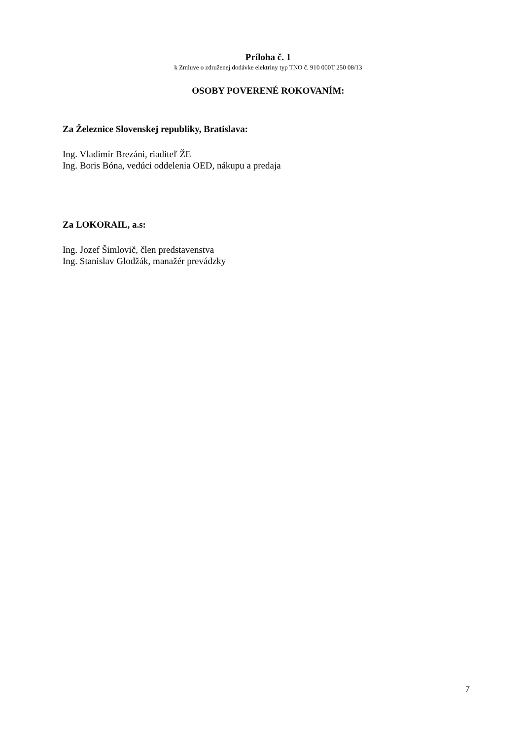Príloha č. 1
k Zmluve o združenej dodávke elektriny typ TNO č. 910 000T 250 08/13
OSOBY POVERENÉ ROKOVANÍM:
Za Železnice Slovenskej republiky, Bratislava:
Ing. Vladimír Brezáni, riaditeľ ŽE
Ing. Boris Bóna, vedúci oddelenia OED, nákupu a predaja
Za LOKORAIL, a.s:
Ing. Jozef Šimlovič, člen predstavenstva
Ing. Stanislav Glodžák, manažér prevádzky
7